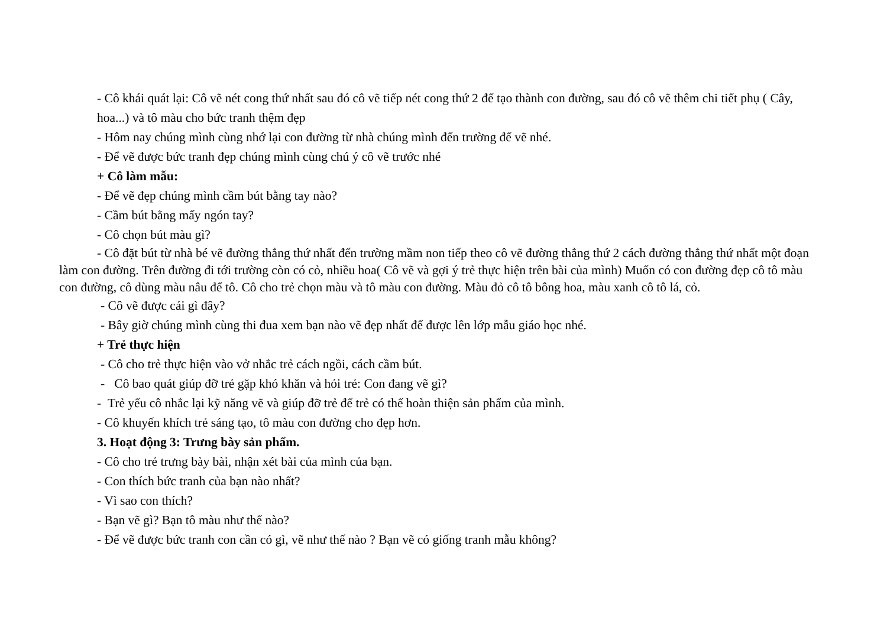- Cô khái quát lại: Cô vẽ nét cong thứ nhất sau đó cô vẽ tiếp nét cong thứ 2 để tạo thành con đường, sau đó cô vẽ thêm chi tiết phụ ( Cây, hoa...) và tô màu cho bức tranh thệm đẹp
- Hôm nay chúng mình cùng nhớ lại con đường từ nhà chúng mình đến trường để vẽ nhé.
- Để vẽ được bức tranh đẹp chúng mình cùng chú ý cô vẽ trước nhé
+ Cô làm mẫu:
- Để vẽ đẹp chúng mình cầm bút bằng tay nào?
- Cầm bút bằng mấy ngón tay?
- Cô chọn bút màu gì?
- Cô đặt bút từ nhà bé vẽ đường thẳng thứ nhất đến trường mầm non tiếp theo cô vẽ đường thẳng thứ 2 cách đường thẳng thứ nhất một đoạn làm con đường. Trên đường đi tới trường còn có cỏ, nhiều hoa( Cô vẽ và gợi ý trẻ thực hiện trên bài của mình) Muốn có con đường đẹp cô tô màu con đường, cô dùng màu nâu để tô. Cô cho trẻ chọn màu và tô màu con đường. Màu đỏ cô tô bông hoa, màu xanh cô tô lá, cỏ.
- Cô vẽ được cái gì đây?
- Bây giờ chúng mình cùng thi đua xem bạn nào vẽ đẹp nhất để được lên lớp mẫu giáo học nhé.
+ Trẻ thực hiện
- Cô cho trẻ thực hiện vào vở nhắc trẻ cách ngồi, cách cầm bút.
- Cô bao quát giúp đỡ trẻ gặp khó khăn và hỏi trẻ: Con đang vẽ gì?
- Trẻ yếu cô nhắc lại kỹ năng vẽ và giúp đỡ trẻ để trẻ có thể hoàn thiện sản phẩm của mình.
- Cô khuyến khích trẻ sáng tạo, tô màu con đường cho đẹp hơn.
3. Hoạt động 3: Trưng bày sản phẩm.
- Cô cho trẻ trưng bày bài, nhận xét bài của mình của bạn.
- Con thích bức tranh của bạn nào nhất?
- Vì sao con thích?
- Bạn vẽ gì? Bạn tô màu như thế nào?
- Để vẽ được bức tranh con cần có gì, vẽ như thế nào ? Bạn vẽ có giống tranh mẫu không?